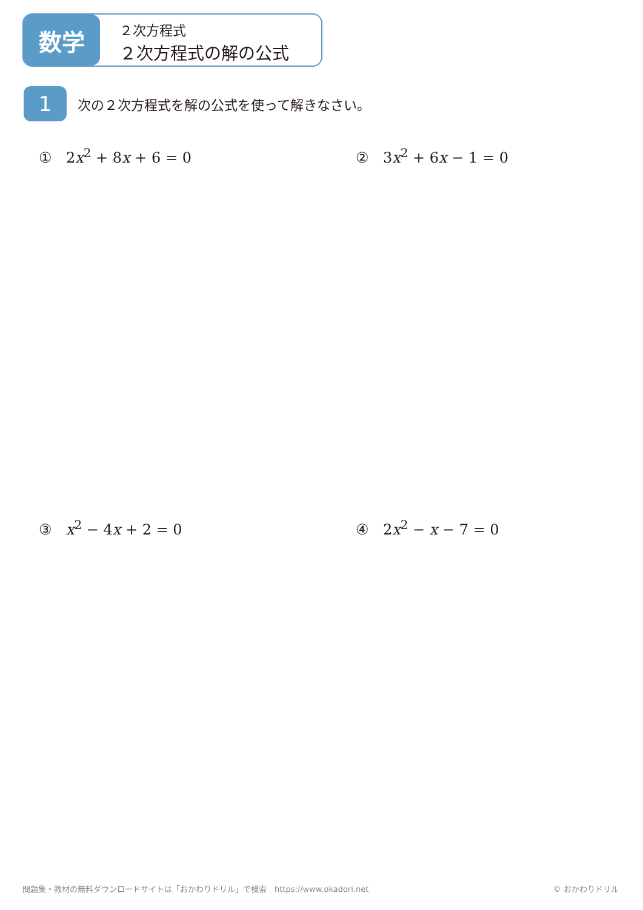数学
２次方程式
２次方程式の解の公式
1
次の２次方程式を解の公式を使って解きなさい。
① 2x<sup>2</sup> + 8x + 6 = 0 ② 3x<sup>2</sup> + 6x − 1 = 0
③ x<sup>2</sup> − 4x + 2 = 0 ④ 2x<sup>2</sup> − x − 7 = 0
問題集・教材の無料ダウンロードサイトは「おかわりドリル」で検索　https://www.okadori.net
© おかわりドリル